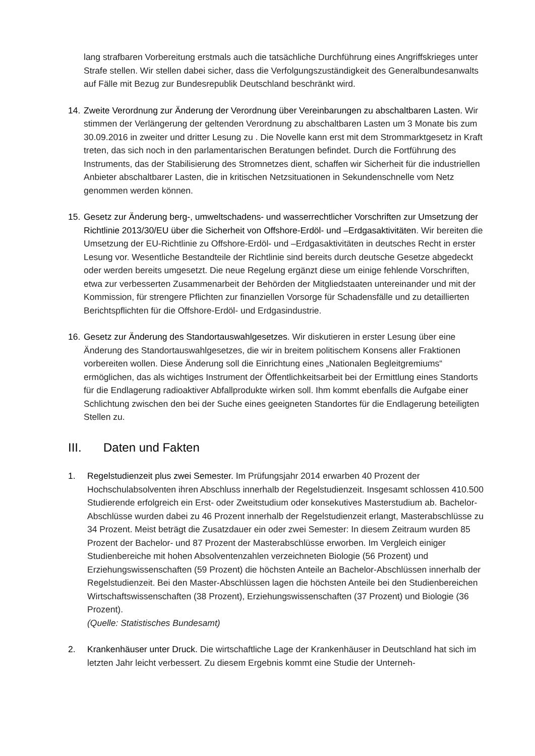lang strafbaren Vorbereitung erstmals auch die tatsächliche Durchführung eines Angriffskrieges unter Strafe stellen. Wir stellen dabei sicher, dass die Verfolgungszuständigkeit des Generalbundesanwalts auf Fälle mit Bezug zur Bundesrepublik Deutschland beschränkt wird.
14. Zweite Verordnung zur Änderung der Verordnung über Vereinbarungen zu abschaltbaren Lasten. Wir stimmen der Verlängerung der geltenden Verordnung zu abschaltbaren Lasten um 3 Monate bis zum 30.09.2016 in zweiter und dritter Lesung zu . Die Novelle kann erst mit dem Strommarktgesetz in Kraft treten, das sich noch in den parlamentarischen Beratungen befindet. Durch die Fortführung des Instruments, das der Stabilisierung des Stromnetzes dient, schaffen wir Sicherheit für die industriellen Anbieter abschaltbarer Lasten, die in kritischen Netzsituationen in Sekundenschnelle vom Netz genommen werden können.
15. Gesetz zur Änderung berg-, umweltschadens- und wasserrechtlicher Vorschriften zur Umsetzung der Richtlinie 2013/30/EU über die Sicherheit von Offshore-Erdöl- und –Erdgasaktivitäten. Wir bereiten die Umsetzung der EU-Richtlinie zu Offshore-Erdöl- und –Erdgasaktivitäten in deutsches Recht in erster Lesung vor. Wesentliche Bestandteile der Richtlinie sind bereits durch deutsche Gesetze abgedeckt oder werden bereits umgesetzt. Die neue Regelung ergänzt diese um einige fehlende Vorschriften, etwa zur verbesserten Zusammenarbeit der Behörden der Mitgliedstaaten untereinander und mit der Kommission, für strengere Pflichten zur finanziellen Vorsorge für Schadensfälle und zu detaillierten Berichtspflichten für die Offshore-Erdöl- und Erdgasindustrie.
16. Gesetz zur Änderung des Standortauswahlgesetzes. Wir diskutieren in erster Lesung über eine Änderung des Standortauswahlgesetzes, die wir in breitem politischem Konsens aller Fraktionen vorbereiten wollen. Diese Änderung soll die Einrichtung eines „Nationalen Begleitgremiums“ ermöglichen, das als wichtiges Instrument der Öffentlichkeitsarbeit bei der Ermittlung eines Standorts für die Endlagerung radioaktiver Abfallprodukte wirken soll. Ihm kommt ebenfalls die Aufgabe einer Schlichtung zwischen den bei der Suche eines geeigneten Standortes für die Endlagerung beteiligten Stellen zu.
III. Daten und Fakten
1. Regelstudienzeit plus zwei Semester. Im Prüfungsjahr 2014 erwarben 40 Prozent der Hochschulabsolventen ihren Abschluss innerhalb der Regelstudienzeit. Insgesamt schlossen 410.500 Studierende erfolgreich ein Erst- oder Zweitstudium oder konsekutives Masterstudium ab. Bachelor-Abschlüsse wurden dabei zu 46 Prozent innerhalb der Regelstudienzeit erlangt, Masterabschlüsse zu 34 Prozent. Meist beträgt die Zusatzdauer ein oder zwei Semester: In diesem Zeitraum wurden 85 Prozent der Bachelor- und 87 Prozent der Masterabschlüsse erworben. Im Vergleich einiger Studienbereiche mit hohen Absolventenzahlen verzeichneten Biologie (56 Prozent) und Erziehungswissenschaften (59 Prozent) die höchsten Anteile an Bachelor-Abschlüssen innerhalb der Regelstudienzeit. Bei den Master-Abschlüssen lagen die höchsten Anteile bei den Studienbereichen Wirtschaftswissenschaften (38 Prozent), Erziehungswissenschaften (37 Prozent) und Biologie (36 Prozent).
(Quelle: Statistisches Bundesamt)
2. Krankenhäuser unter Druck. Die wirtschaftliche Lage der Krankenhäuser in Deutschland hat sich im letzten Jahr leicht verbessert. Zu diesem Ergebnis kommt eine Studie der Unterneh-